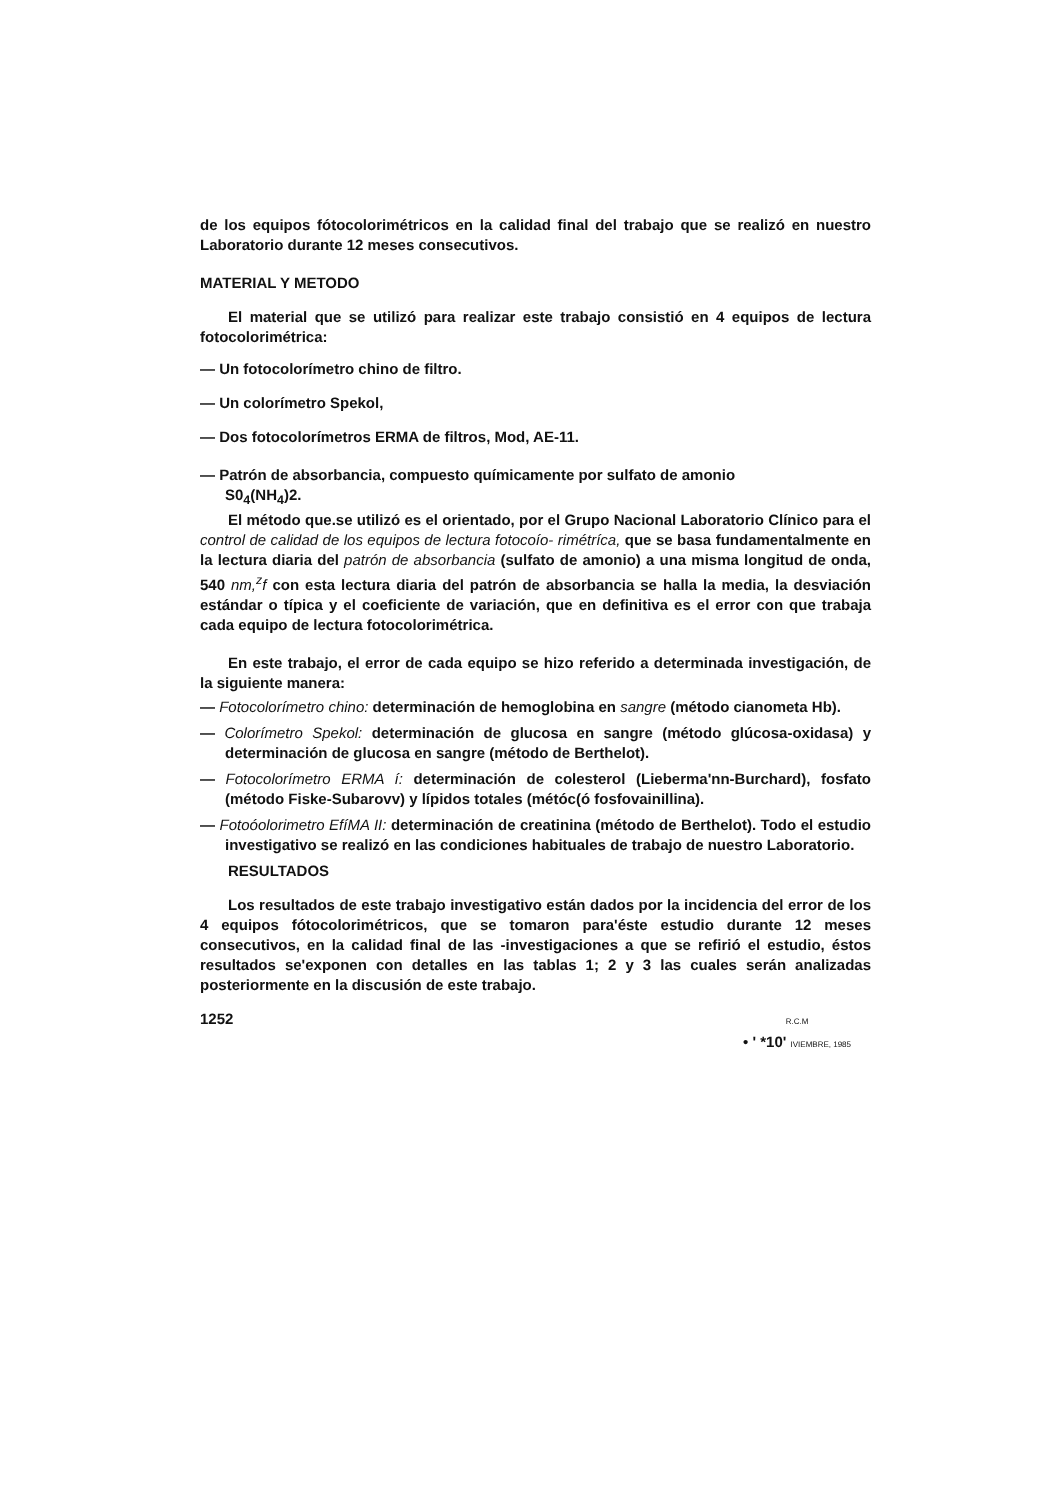de los equipos fótocolorimétricos en la calidad final del trabajo que se realizó en nuestro Laboratorio durante 12 meses consecutivos.
MATERIAL Y METODO
El material que se utilizó para realizar este trabajo consistió en 4 equipos de lectura fotocolorimétrica:
— Un fotocolorímetro chino de filtro.
— Un colorímetro Spekol,
— Dos fotocolorímetros ERMA de filtros, Mod, AE-11.
— Patrón de absorbancia, compuesto químicamente por sulfato de amonio
S0<sub>4</sub>(NH<sub>4</sub>)2.
El método que.se utilizó es el orientado, por el Grupo Nacional Laboratorio Clínico para el control de calidad de los equipos de lectura fotocoío- rimétríca, que se basa fundamentalmente en la lectura diaria del patrón de absorbancia (sulfato de amonio) a una misma longitud de onda, 540 nm,<sup>z</sup>f con esta lectura diaria del patrón de absorbancia se halla la media, la desviación estándar o típica y el coeficiente de variación, que en definitiva es el error con que trabaja cada equipo de lectura fotocolorimétrica.
En este trabajo, el error de cada equipo se hizo referido a determinada investigación, de la siguiente manera:
— Fotocolorímetro chino: determinación de hemoglobina en sangre (método cianometa Hb).
— Colorímetro Spekol: determinación de glucosa en sangre (método glúcosa-oxidasa) y determinación de glucosa en sangre (método de Berthelot).
— Fotocolorímetro ERMA í: determinación de colesterol (Lieberma'nn-Burchard), fosfato (método Fiske-Subarovv) y lípidos totales (métóc(ó fosfovainillina).
— Fotoóolorimetro EfíMA II: determinación de creatinina (método de Berthelot). Todo el estudio investigativo se realizó en las condiciones habituales de trabajo de nuestro Laboratorio.
RESULTADOS
Los resultados de este trabajo investigativo están dados por la incidencia del error de los 4 equipos fótocolorimétricos, que se tomaron para'éste estudio durante 12 meses consecutivos, en la calidad final de las -investigaciones a que se refirió el estudio, éstos resultados se'exponen con detalles en las tablas 1; 2 y 3 las cuales serán analizadas posteriormente en la discusión de este trabajo.
1252 R.C.M
• ' *10' IVIEMBRE, 1985